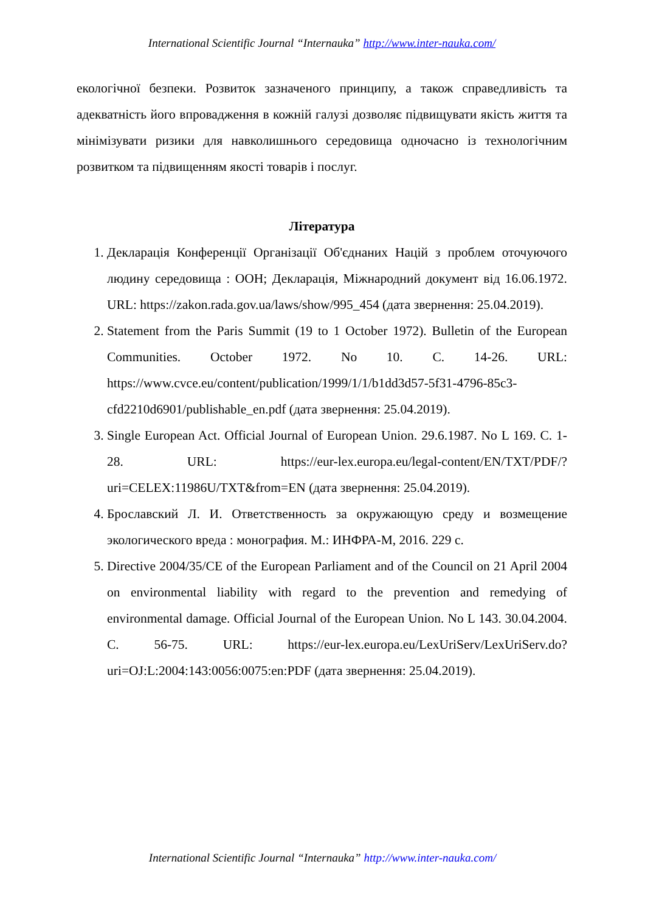International Scientific Journal “Internauka” http://www.inter-nauka.com/
екологічної безпеки. Розвиток зазначеного принципу, а також справедливість та адекватність його впровадження в кожній галузі дозволяє підвищувати якість життя та мінімізувати ризики для навколишнього середовища одночасно із технологічним розвитком та підвищенням якості товарів і послуг.
Література
1. Декларація Конференції Організації Об'єднаних Націй з проблем оточуючого людину середовища : ООН; Декларація, Міжнародний документ від 16.06.1972. URL: https://zakon.rada.gov.ua/laws/show/995_454 (дата звернення: 25.04.2019).
2. Statement from the Paris Summit (19 to 1 October 1972). Bulletin of the European Communities. October 1972. No 10. С. 14-26. URL: https://www.cvce.eu/content/publication/1999/1/1/b1dd3d57-5f31-4796-85c3-cfd2210d6901/publishable_en.pdf (дата звернення: 25.04.2019).
3. Single European Act. Official Journal of European Union. 29.6.1987. No L 169. С. 1-28. URL: https://eur-lex.europa.eu/legal-content/EN/TXT/PDF/?uri=CELEX:11986U/TXT&from=EN (дата звернення: 25.04.2019).
4. Брославский Л. И. Ответственность за окружающую среду и возмещение экологического вреда : монография. М.: ИНФРА-М, 2016. 229 с.
5. Directive 2004/35/CE of the European Parliament and of the Council on 21 April 2004 on environmental liability with regard to the prevention and remedying of environmental damage. Official Journal of the European Union. No L 143. 30.04.2004. С. 56-75. URL: https://eur-lex.europa.eu/LexUriServ/LexUriServ.do?uri=OJ:L:2004:143:0056:0075:en:PDF (дата звернення: 25.04.2019).
International Scientific Journal “Internauka” http://www.inter-nauka.com/